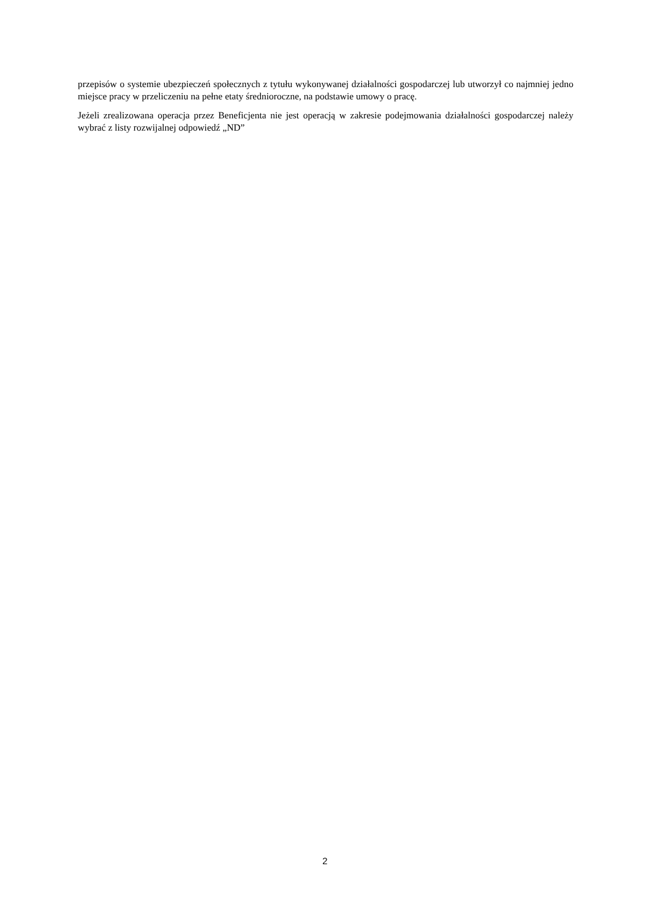przepisów o systemie ubezpieczeń społecznych z tytułu wykonywanej działalności gospodarczej lub utworzył co najmniej jedno miejsce pracy w przeliczeniu na pełne etaty średnioroczne, na podstawie umowy o pracę.
Jeżeli zrealizowana operacja przez Beneficjenta nie jest operacją w zakresie podejmowania działalności gospodarczej należy wybrać z listy rozwijalnej odpowiedź „ND”
2